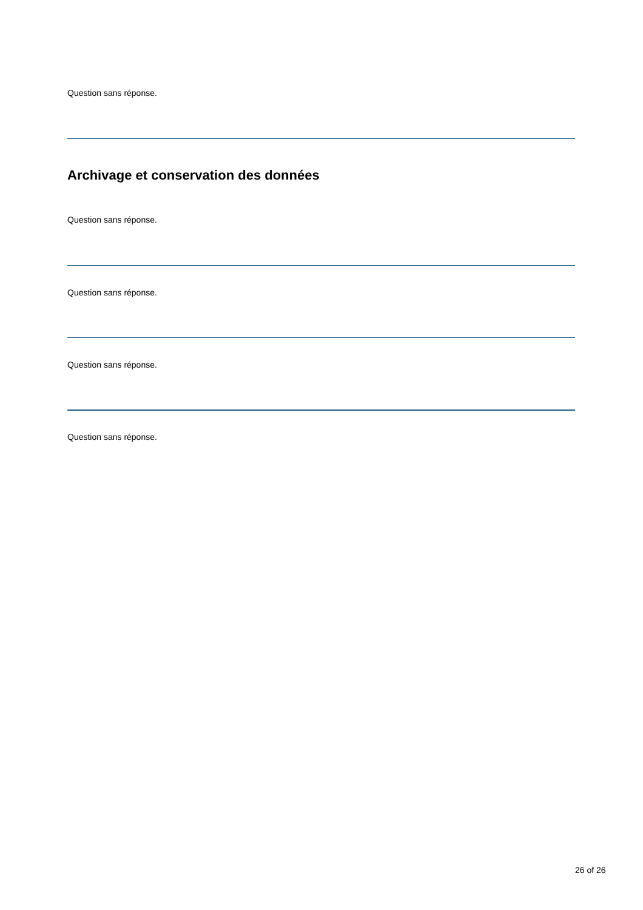Question sans réponse.
Archivage et conservation des données
Question sans réponse.
Question sans réponse.
Question sans réponse.
Question sans réponse.
26 of 26